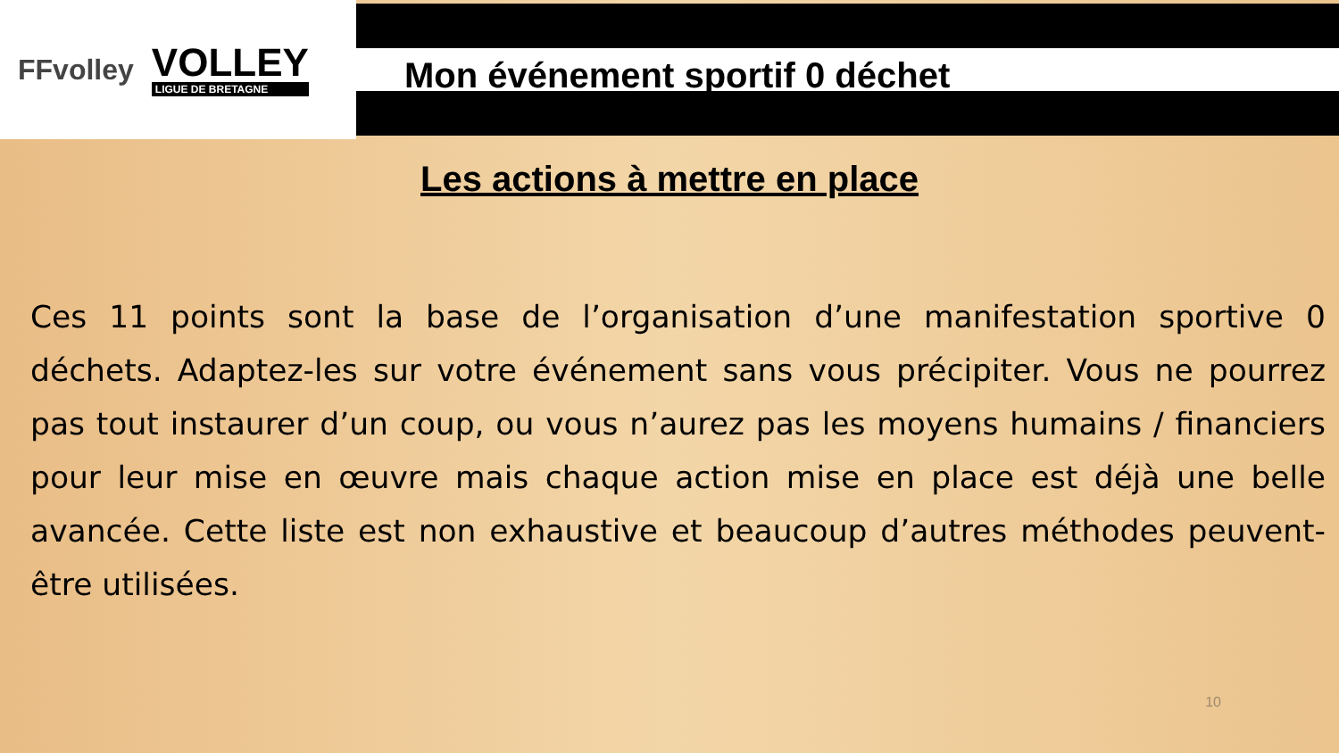FFvolley
VOLLEY
LIGUE DE BRETAGNE
Mon événement sportif 0 déchet
Les actions à mettre en place
Ces 11 points sont la base de l’organisation d’une manifestation sportive 0 déchets. Adaptez-les sur votre événement sans vous précipiter. Vous ne pourrez pas tout instaurer d’un coup, ou vous n’aurez pas les moyens humains / financiers pour leur mise en œuvre mais chaque action mise en place est déjà une belle avancée. Cette liste est non exhaustive et beaucoup d’autres méthodes peuvent-être utilisées.
10